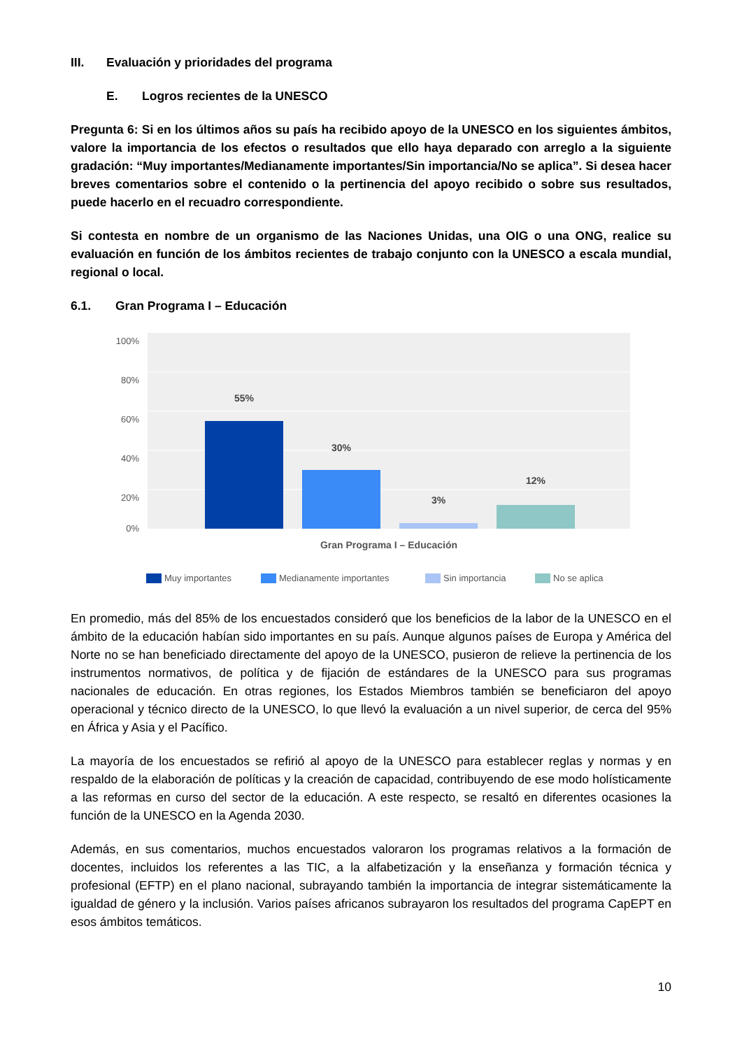III. Evaluación y prioridades del programa
E. Logros recientes de la UNESCO
Pregunta 6: Si en los últimos años su país ha recibido apoyo de la UNESCO en los siguientes ámbitos, valore la importancia de los efectos o resultados que ello haya deparado con arreglo a la siguiente gradación: “Muy importantes/Medianamente importantes/Sin importancia/No se aplica”. Si desea hacer breves comentarios sobre el contenido o la pertinencia del apoyo recibido o sobre sus resultados, puede hacerlo en el recuadro correspondiente.
Si contesta en nombre de un organismo de las Naciones Unidas, una OIG o una ONG, realice su evaluación en función de los ámbitos recientes de trabajo conjunto con la UNESCO a escala mundial, regional o local.
6.1. Gran Programa I – Educación
100%
80%
60%
40%
20%
0%
55%
30%
3%
12%
Gran Programa I – Educación
Muy importantes
Medianamente importantes
Sin importancia
No se aplica
En promedio, más del 85% de los encuestados consideró que los beneficios de la labor de la UNESCO en el ámbito de la educación habían sido importantes en su país. Aunque algunos países de Europa y América del Norte no se han beneficiado directamente del apoyo de la UNESCO, pusieron de relieve la pertinencia de los instrumentos normativos, de política y de fijación de estándares de la UNESCO para sus programas nacionales de educación. En otras regiones, los Estados Miembros también se beneficiaron del apoyo operacional y técnico directo de la UNESCO, lo que llevó la evaluación a un nivel superior, de cerca del 95% en África y Asia y el Pacífico.
La mayoría de los encuestados se refirió al apoyo de la UNESCO para establecer reglas y normas y en respaldo de la elaboración de políticas y la creación de capacidad, contribuyendo de ese modo holísticamente a las reformas en curso del sector de la educación. A este respecto, se resaltó en diferentes ocasiones la función de la UNESCO en la Agenda 2030.
Además, en sus comentarios, muchos encuestados valoraron los programas relativos a la formación de docentes, incluidos los referentes a las TIC, a la alfabetización y la enseñanza y formación técnica y profesional (EFTP) en el plano nacional, subrayando también la importancia de integrar sistemáticamente la igualdad de género y la inclusión. Varios países africanos subrayaron los resultados del programa CapEPT en esos ámbitos temáticos.
10